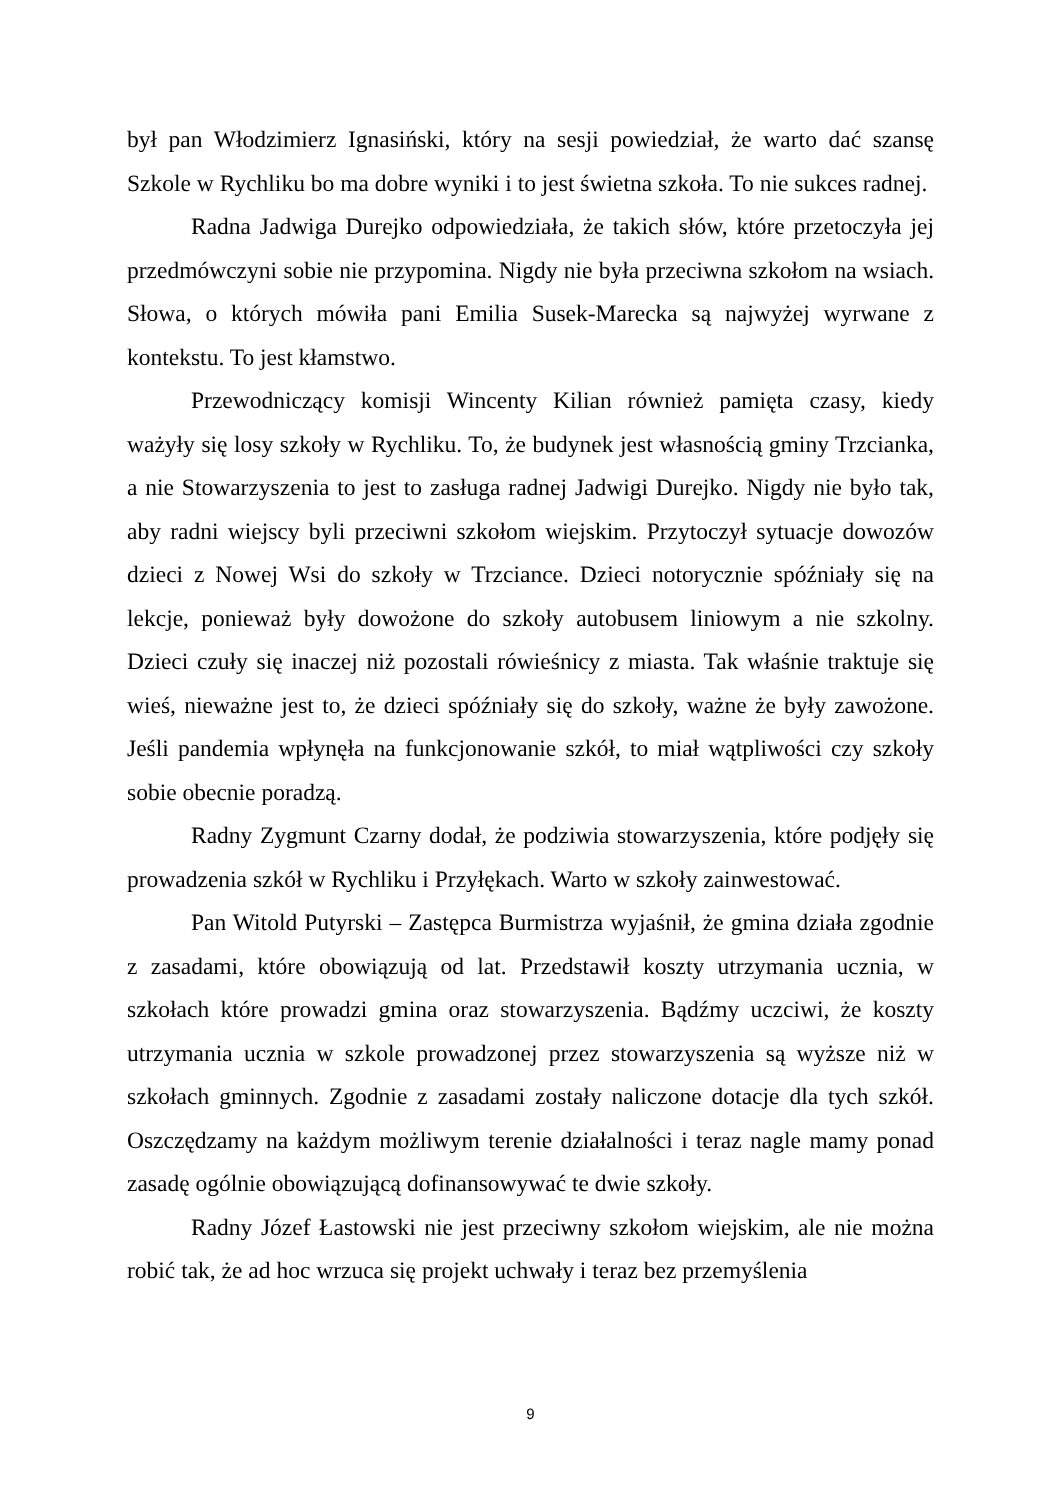był pan Włodzimierz Ignasiński, który na sesji powiedział, że warto dać szansę Szkole w Rychliku bo ma dobre wyniki i to jest świetna szkoła. To nie sukces radnej.
Radna Jadwiga Durejko odpowiedziała, że takich słów, które przetoczyła jej przedmówczyni sobie nie przypomina. Nigdy nie była przeciwna szkołom na wsiach. Słowa, o których mówiła pani Emilia Susek-Marecka są najwyżej wyrwane z kontekstu. To jest kłamstwo.
Przewodniczący komisji Wincenty Kilian również pamięta czasy, kiedy ważyły się losy szkoły w Rychliku. To, że budynek jest własnością gminy Trzcianka, a nie Stowarzyszenia to jest to zasługa radnej Jadwigi Durejko. Nigdy nie było tak, aby radni wiejscy byli przeciwni szkołom wiejskim. Przytoczył sytuacje dowozów dzieci z Nowej Wsi do szkoły w Trzciance. Dzieci notorycznie spóźniały się na lekcje, ponieważ były dowożone do szkoły autobusem liniowym a nie szkolny. Dzieci czuły się inaczej niż pozostali rówieśnicy z miasta. Tak właśnie traktuje się wieś, nieważne jest to, że dzieci spóźniały się do szkoły, ważne że były zawożone. Jeśli pandemia wpłynęła na funkcjonowanie szkół, to miał wątpliwości czy szkoły sobie obecnie poradzą.
Radny Zygmunt Czarny dodał, że podziwia stowarzyszenia, które podjęły się prowadzenia szkół w Rychliku i Przyłękach. Warto w szkoły zainwestować.
Pan Witold Putyrski – Zastępca Burmistrza wyjaśnił, że gmina działa zgodnie z zasadami, które obowiązują od lat. Przedstawił koszty utrzymania ucznia, w szkołach które prowadzi gmina oraz stowarzyszenia. Bądźmy uczciwi, że koszty utrzymania ucznia w szkole prowadzonej przez stowarzyszenia są wyższe niż w szkołach gminnych. Zgodnie z zasadami zostały naliczone dotacje dla tych szkół. Oszczędzamy na każdym możliwym terenie działalności i teraz nagle mamy ponad zasadę ogólnie obowiązującą dofinansowywać te dwie szkoły.
Radny Józef Łastowski nie jest przeciwny szkołom wiejskim, ale nie można robić tak, że ad hoc wrzuca się projekt uchwały i teraz bez przemyślenia
9